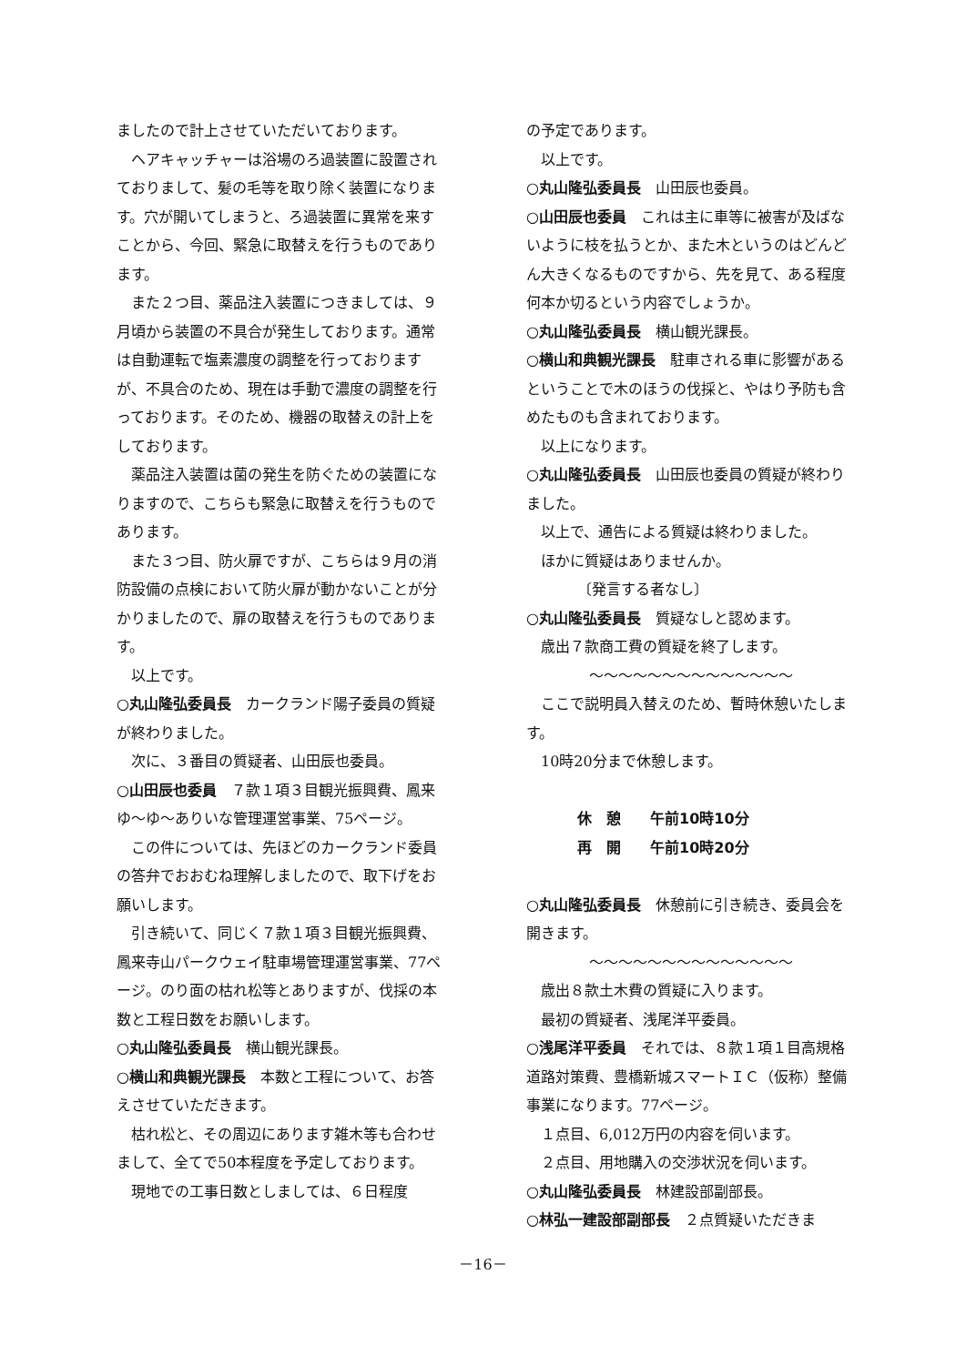ましたので計上させていただいております。
ヘアキャッチャーは浴場のろ過装置に設置されておりまして、髪の毛等を取り除く装置になります。穴が開いてしまうと、ろ過装置に異常を来すことから、今回、緊急に取替えを行うものであります。
また２つ目、薬品注入装置につきましては、９月頃から装置の不具合が発生しております。通常は自動運転で塩素濃度の調整を行っておりますが、不具合のため、現在は手動で濃度の調整を行っております。そのため、機器の取替えの計上をしております。
薬品注入装置は菌の発生を防ぐための装置になりますので、こちらも緊急に取替えを行うものであります。
また３つ目、防火扉ですが、こちらは９月の消防設備の点検において防火扉が動かないことが分かりましたので、扉の取替えを行うものであります。
以上です。
○丸山隆弘委員長　カークランド陽子委員の質疑が終わりました。
次に、３番目の質疑者、山田辰也委員。
○山田辰也委員　７款１項３目観光振興費、鳳来ゆ～ゆ～ありいな管理運営事業、75ページ。
この件については、先ほどのカークランド委員の答弁でおおむね理解しましたので、取下げをお願いします。
引き続いて、同じく７款１項３目観光振興費、鳳来寺山パークウェイ駐車場管理運営事業、77ページ。のり面の枯れ松等とありますが、伐採の本数と工程日数をお願いします。
○丸山隆弘委員長　横山観光課長。
○横山和典観光課長　本数と工程について、お答えさせていただきます。
枯れ松と、その周辺にあります雑木等も合わせまして、全てで50本程度を予定しております。
現地での工事日数としましては、６日程度
の予定であります。
以上です。
○丸山隆弘委員長　山田辰也委員。
○山田辰也委員　これは主に車等に被害が及ばないように枝を払うとか、また木というのはどんどん大きくなるものですから、先を見て、ある程度何本か切るという内容でしょうか。
○丸山隆弘委員長　横山観光課長。
○横山和典観光課長　駐車される車に影響があるということで木のほうの伐採と、やはり予防も含めたものも含まれております。
以上になります。
○丸山隆弘委員長　山田辰也委員の質疑が終わりました。
以上で、通告による質疑は終わりました。
ほかに質疑はありませんか。
〔発言する者なし〕
○丸山隆弘委員長　質疑なしと認めます。
歳出７款商工費の質疑を終了します。
〜〜〜〜〜〜〜〜〜〜〜〜〜〜
ここで説明員入替えのため、暫時休憩いたします。
10時20分まで休憩します。
休　憩　　午前10時10分
再　開　　午前10時20分
○丸山隆弘委員長　休憩前に引き続き、委員会を開きます。
〜〜〜〜〜〜〜〜〜〜〜〜〜〜
歳出８款土木費の質疑に入ります。
最初の質疑者、浅尾洋平委員。
○浅尾洋平委員　それでは、８款１項１目高規格道路対策費、豊橋新城スマートＩＣ（仮称）整備事業になります。77ページ。
１点目、6,012万円の内容を伺います。
２点目、用地購入の交渉状況を伺います。
○丸山隆弘委員長　林建設部副部長。
○林弘一建設部副部長　２点質疑いただきま
－16－